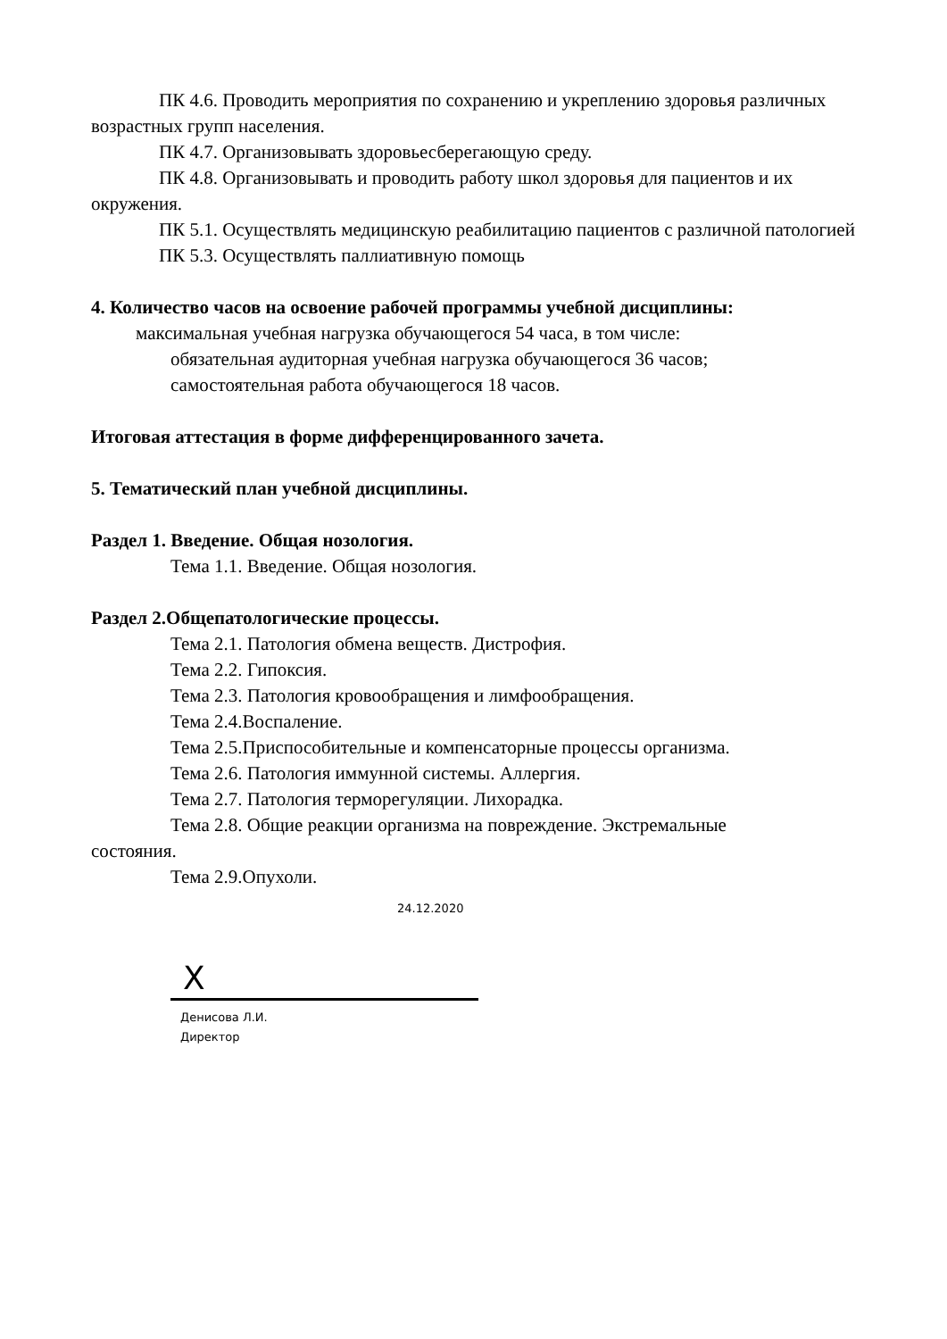ПК 4.6. Проводить мероприятия по сохранению и укреплению здоровья различных возрастных групп населения.
ПК 4.7. Организовывать здоровьесберегающую среду.
ПК 4.8. Организовывать и проводить работу школ здоровья для пациентов и их окружения.
ПК 5.1. Осуществлять медицинскую реабилитацию пациентов с различной патологией
ПК 5.3. Осуществлять паллиативную помощь
4. Количество часов на освоение рабочей программы учебной дисциплины:
максимальная учебная нагрузка обучающегося 54 часа, в том числе:
обязательная аудиторная учебная нагрузка обучающегося 36 часов;
самостоятельная работа обучающегося 18 часов.
Итоговая аттестация в форме дифференцированного зачета.
5. Тематический план учебной дисциплины.
Раздел 1. Введение. Общая нозология.
Тема 1.1. Введение. Общая нозология.
Раздел 2.Общепатологические процессы.
Тема 2.1. Патология обмена веществ. Дистрофия.
Тема 2.2. Гипоксия.
Тема 2.3. Патология кровообращения и лимфообращения.
Тема 2.4.Воспаление.
Тема 2.5.Приспособительные и компенсаторные процессы организма.
Тема 2.6. Патология иммунной системы. Аллергия.
Тема 2.7. Патология терморегуляции. Лихорадка.
Тема 2.8. Общие реакции организма на повреждение. Экстремальные
состояния.
Тема 2.9.Опухоли.
24.12.2020
X
Денисова Л.И.
Директор